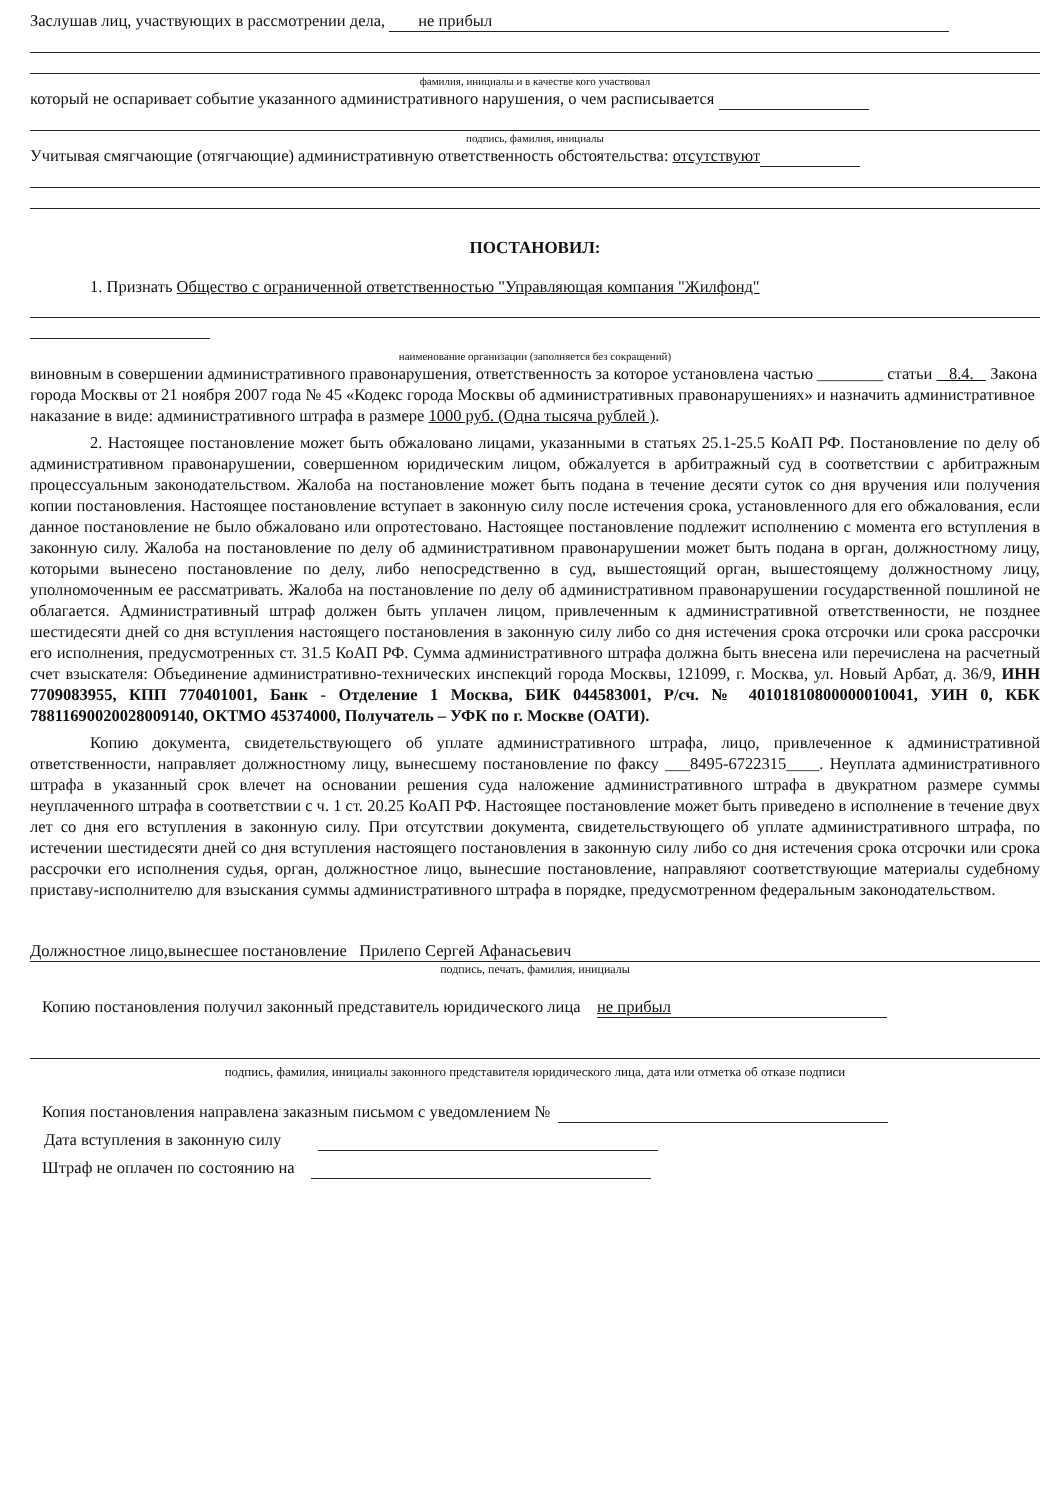Заслушав лиц, участвующих в рассмотрении дела, не прибыл
фамилия, инициалы и в качестве кого участвовал
который не оспаривает событие указанного административного нарушения, о чем расписывается
подпись, фамилия, инициалы
Учитывая смягчающие (отягчающие) административную ответственность обстоятельства: отсутствуют
ПОСТАНОВИЛ:
1. Признать Общество с ограниченной ответственностью "Управляющая компания "Жилфонд"
наименование организации (заполняется без сокращений)
виновным в совершении административного правонарушения, ответственность за которое установлена частью ________ статьи 8.4. Закона города Москвы от 21 ноября 2007 года № 45 «Кодекс города Москвы об административных правонарушениях» и назначить административное наказание в виде: административного штрафа в размере 1000 руб. (Одна тысяча рублей ).
2. Настоящее постановление может быть обжаловано лицами, указанными в статьях 25.1-25.5 КоАП РФ. Постановление по делу об административном правонарушении, совершенном юридическим лицом, обжалуется в арбитражный суд в соответствии с арбитражным процессуальным законодательством. Жалоба на постановление может быть подана в течение десяти суток со дня вручения или получения копии постановления. Настоящее постановление вступает в законную силу после истечения срока, установленного для его обжалования, если данное постановление не было обжаловано или опротестовано. Настоящее постановление подлежит исполнению с момента его вступления в законную силу. Жалоба на постановление по делу об административном правонарушении может быть подана в орган, должностному лицу, которыми вынесено постановление по делу, либо непосредственно в суд, вышестоящий орган, вышестоящему должностному лицу, уполномоченным ее рассматривать. Жалоба на постановление по делу об административном правонарушении государственной пошлиной не облагается. Административный штраф должен быть уплачен лицом, привлеченным к административной ответственности, не позднее шестидесяти дней со дня вступления настоящего постановления в законную силу либо со дня истечения срока отсрочки или срока рассрочки его исполнения, предусмотренных ст. 31.5 КоАП РФ. Сумма административного штрафа должна быть внесена или перечислена на расчетный счет взыскателя: Объединение административно-технических инспекций города Москвы, 121099, г. Москва, ул. Новый Арбат, д. 36/9, ИНН 7709083955, КПП 770401001, Банк - Отделение 1 Москва, БИК 044583001, Р/сч. № 40101810800000010041, УИН 0, КБК 78811690020028009140, ОКТМО 45374000, Получатель – УФК по г. Москве (ОАТИ).
Копию документа, свидетельствующего об уплате административного штрафа, лицо, привлеченное к административной ответственности, направляет должностному лицу, вынесшему постановление по факсу ___8495-6722315____. Неуплата административного штрафа в указанный срок влечет на основании решения суда наложение административного штрафа в двукратном размере суммы неуплаченного штрафа в соответствии с ч. 1 ст. 20.25 КоАП РФ. Настоящее постановление может быть приведено в исполнение в течение двух лет со дня его вступления в законную силу. При отсутствии документа, свидетельствующего об уплате административного штрафа, по истечении шестидесяти дней со дня вступления настоящего постановления в законную силу либо со дня истечения срока отсрочки или срока рассрочки его исполнения судья, орган, должностное лицо, вынесшие постановление, направляют соответствующие материалы судебному приставу-исполнителю для взыскания суммы административного штрафа в порядке, предусмотренном федеральным законодательством.
Должностное лицо,вынесшее постановление Прилепо Сергей Афанасьевич
подпись, печать, фамилия, инициалы
Копию постановления получил законный представитель юридического лица не прибыл
подпись, фамилия, инициалы законного представителя юридического лица, дата или отметка об отказе подписи
Копия постановления направлена заказным письмом с уведомлением №
Дата вступления в законную силу
Штраф не оплачен по состоянию на